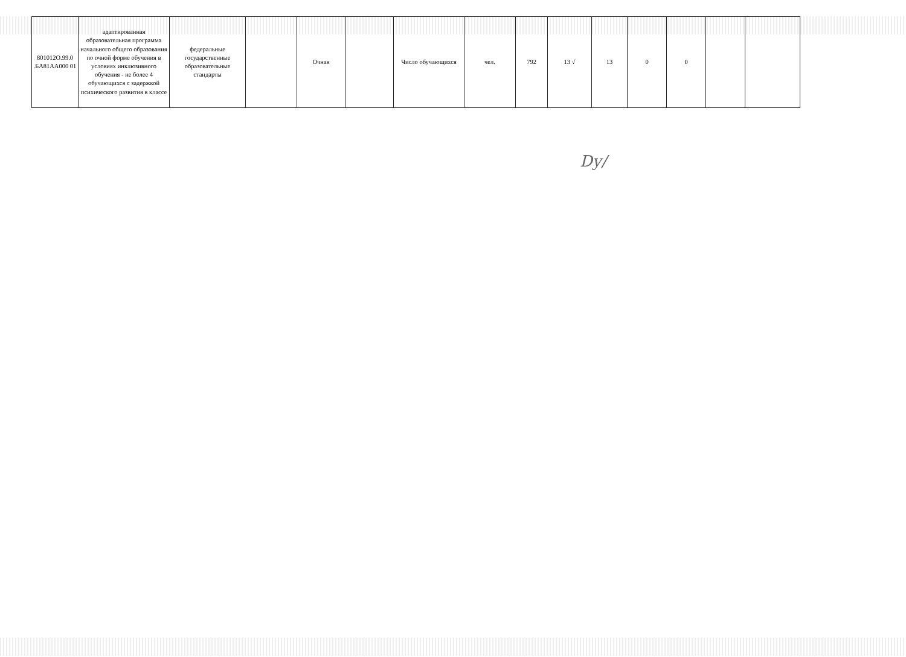| 801012О.99.0 .БА81АА000 01 | адаптированная образовательная программа начального общего образования по очной форме обучения в условиях инклюзивного обучения - не более 4 обучающихся с задержкой психического развития в классе | федеральные государственные образовательные стандарты | | Очная | | Число обучающихся | чел. | 792 | 13 √ | 13 | 0 | 0 | | |
Dy/